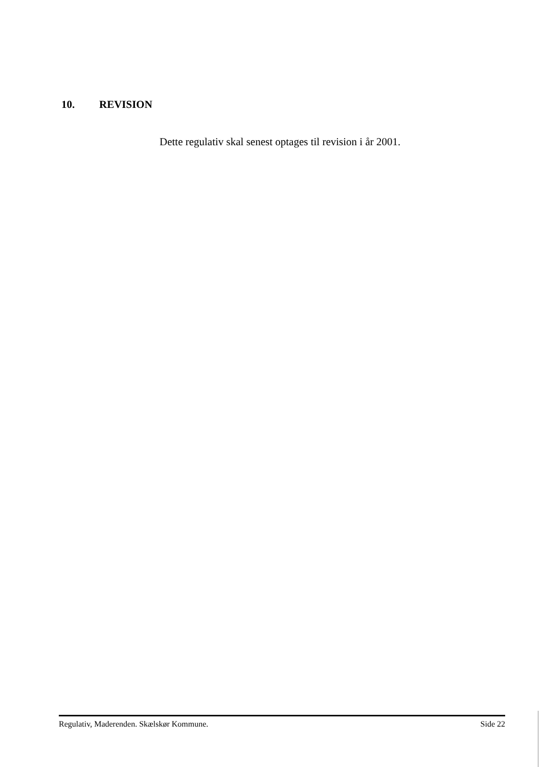10. REVISION
Dette regulativ skal senest optages til revision i år 2001.
Regulativ, Maderenden. Skælskør Kommune. Side 22